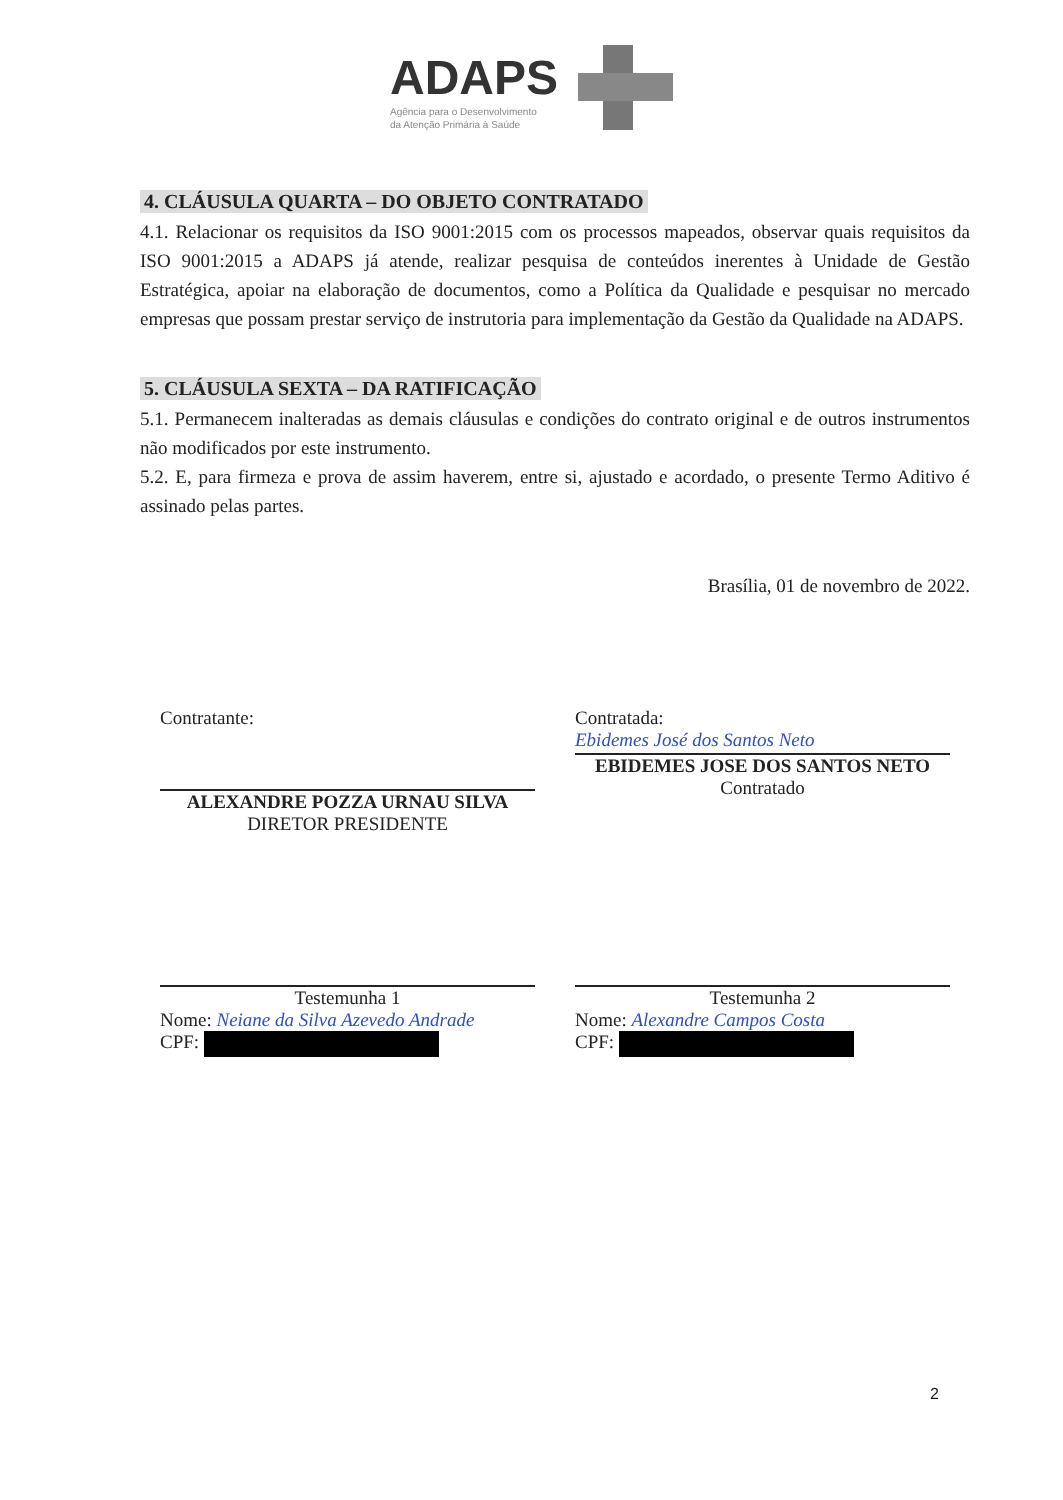ADAPS
Agência para o Desenvolvimento
da Atenção Primária à Saúde
4. CLÁUSULA QUARTA – DO OBJETO CONTRATADO
4.1. Relacionar os requisitos da ISO 9001:2015 com os processos mapeados, observar quais requisitos da ISO 9001:2015 a ADAPS já atende, realizar pesquisa de conteúdos inerentes à Unidade de Gestão Estratégica, apoiar na elaboração de documentos, como a Política da Qualidade e pesquisar no mercado empresas que possam prestar serviço de instrutoria para implementação da Gestão da Qualidade na ADAPS.
5. CLÁUSULA SEXTA – DA RATIFICAÇÃO
5.1. Permanecem inalteradas as demais cláusulas e condições do contrato original e de outros instrumentos não modificados por este instrumento.
5.2. E, para firmeza e prova de assim haverem, entre si, ajustado e acordado, o presente Termo Aditivo é assinado pelas partes.
Brasília, 01 de novembro de 2022.
Contratante:
ALEXANDRE POZZA URNAU SILVA
DIRETOR PRESIDENTE
Contratada:
Ebidemes José dos Santos Neto
EBIDEMES JOSE DOS SANTOS NETO
Contratado
Testemunha 1
Nome: Neiane da Silva Azevedo Andrade
CPF:
Testemunha 2
Nome: Alexandre Campos Costa
CPF:
2